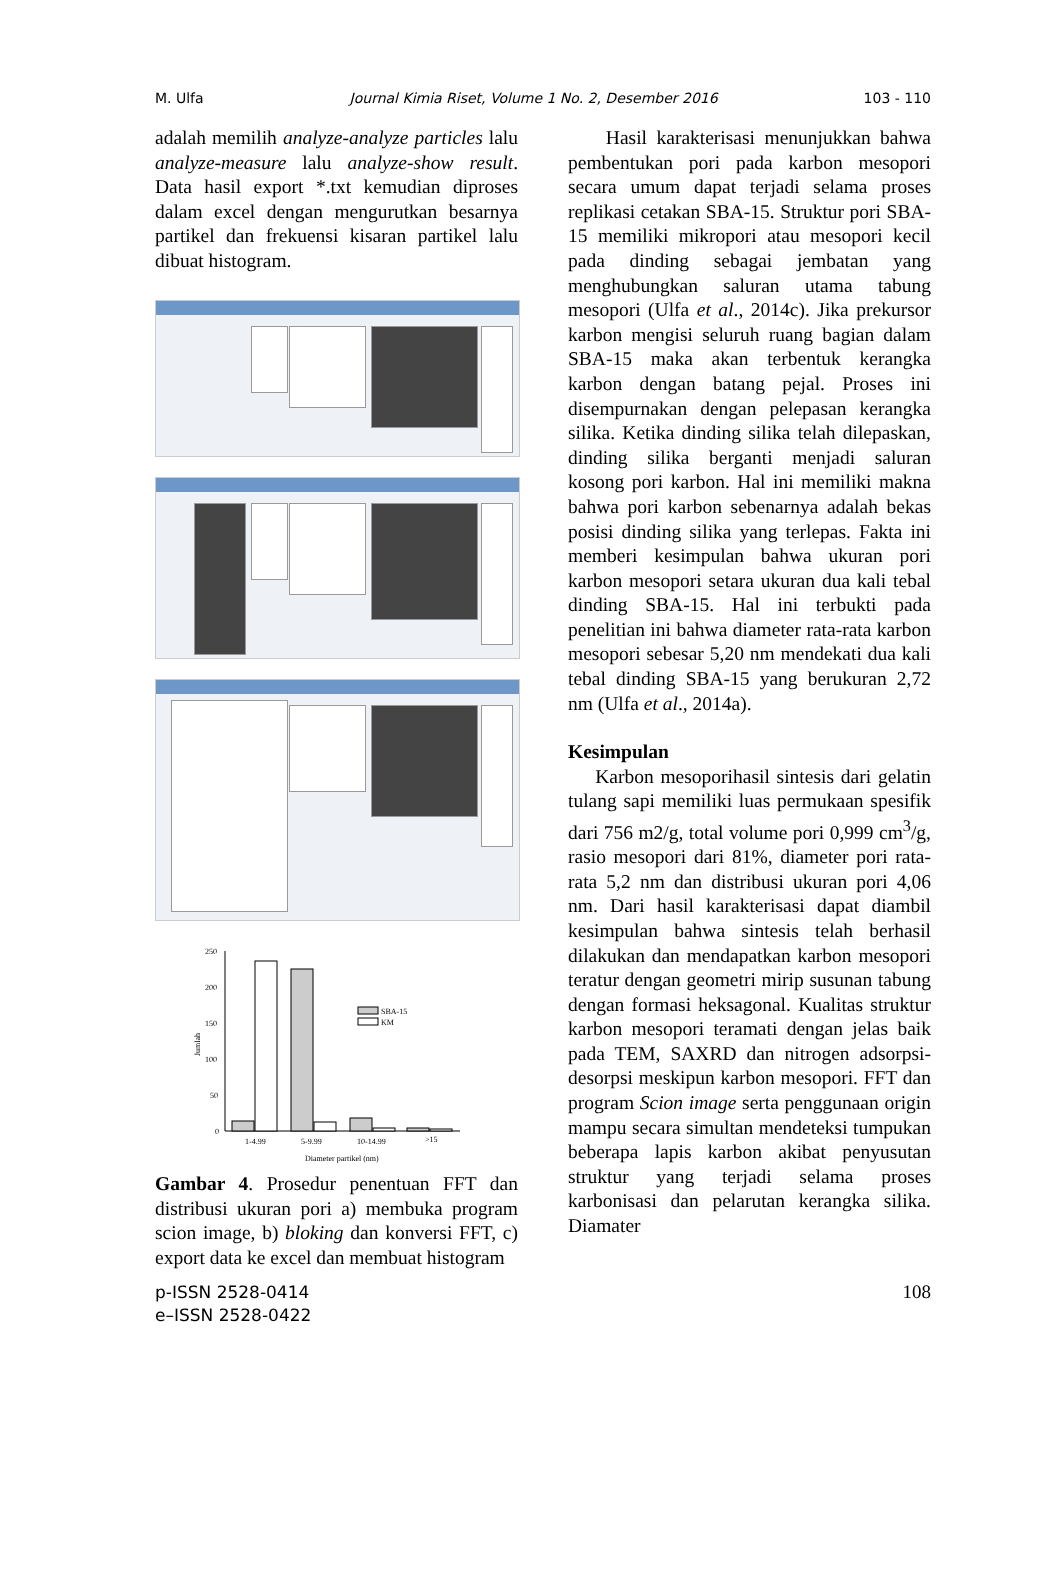M. Ulfa Journal Kimia Riset, Volume 1 No. 2, Desember 2016 103 - 110
adalah memilih analyze-analyze particles lalu analyze-measure lalu analyze-show result. Data hasil export *.txt kemudian diproses dalam excel dengan mengurutkan besarnya partikel dan frekuensi kisaran partikel lalu dibuat histogram.
250
200
150
100
50
0
Jumlah
SBA-15
KM
1-4.99
5-9.99
10-14.99
>15
Diameter partikel (nm)
Gambar 4. Prosedur penentuan FFT dan distribusi ukuran pori a) membuka program scion image, b) bloking dan konversi FFT, c) export data ke excel dan membuat histogram
Hasil karakterisasi menunjukkan bahwa pembentukan pori pada karbon mesopori secara umum dapat terjadi selama proses replikasi cetakan SBA-15. Struktur pori SBA-15 memiliki mikropori atau mesopori kecil pada dinding sebagai jembatan yang menghubungkan saluran utama tabung mesopori (Ulfa et al., 2014c). Jika prekursor karbon mengisi seluruh ruang bagian dalam SBA-15 maka akan terbentuk kerangka karbon dengan batang pejal. Proses ini disempurnakan dengan pelepasan kerangka silika. Ketika dinding silika telah dilepaskan, dinding silika berganti menjadi saluran kosong pori karbon. Hal ini memiliki makna bahwa pori karbon sebenarnya adalah bekas posisi dinding silika yang terlepas. Fakta ini memberi kesimpulan bahwa ukuran pori karbon mesopori setara ukuran dua kali tebal dinding SBA-15. Hal ini terbukti pada penelitian ini bahwa diameter rata-rata karbon mesopori sebesar 5,20 nm mendekati dua kali tebal dinding SBA-15 yang berukuran 2,72 nm (Ulfa et al., 2014a).
Kesimpulan
Karbon mesoporihasil sintesis dari gelatin tulang sapi memiliki luas permukaan spesifik dari 756 m2/g, total volume pori 0,999 cm<sup>3</sup>/g, rasio mesopori dari 81%, diameter pori rata-rata 5,2 nm dan distribusi ukuran pori 4,06 nm. Dari hasil karakterisasi dapat diambil kesimpulan bahwa sintesis telah berhasil dilakukan dan mendapatkan karbon mesopori teratur dengan geometri mirip susunan tabung dengan formasi heksagonal. Kualitas struktur karbon mesopori teramati dengan jelas baik pada TEM, SAXRD dan nitrogen adsorpsi-desorpsi meskipun karbon mesopori. FFT dan program Scion image serta penggunaan origin mampu secara simultan mendeteksi tumpukan beberapa lapis karbon akibat penyusutan struktur yang terjadi selama proses karbonisasi dan pelarutan kerangka silika. Diamater
p-ISSN 2528-0414
e–ISSN 2528-0422
108